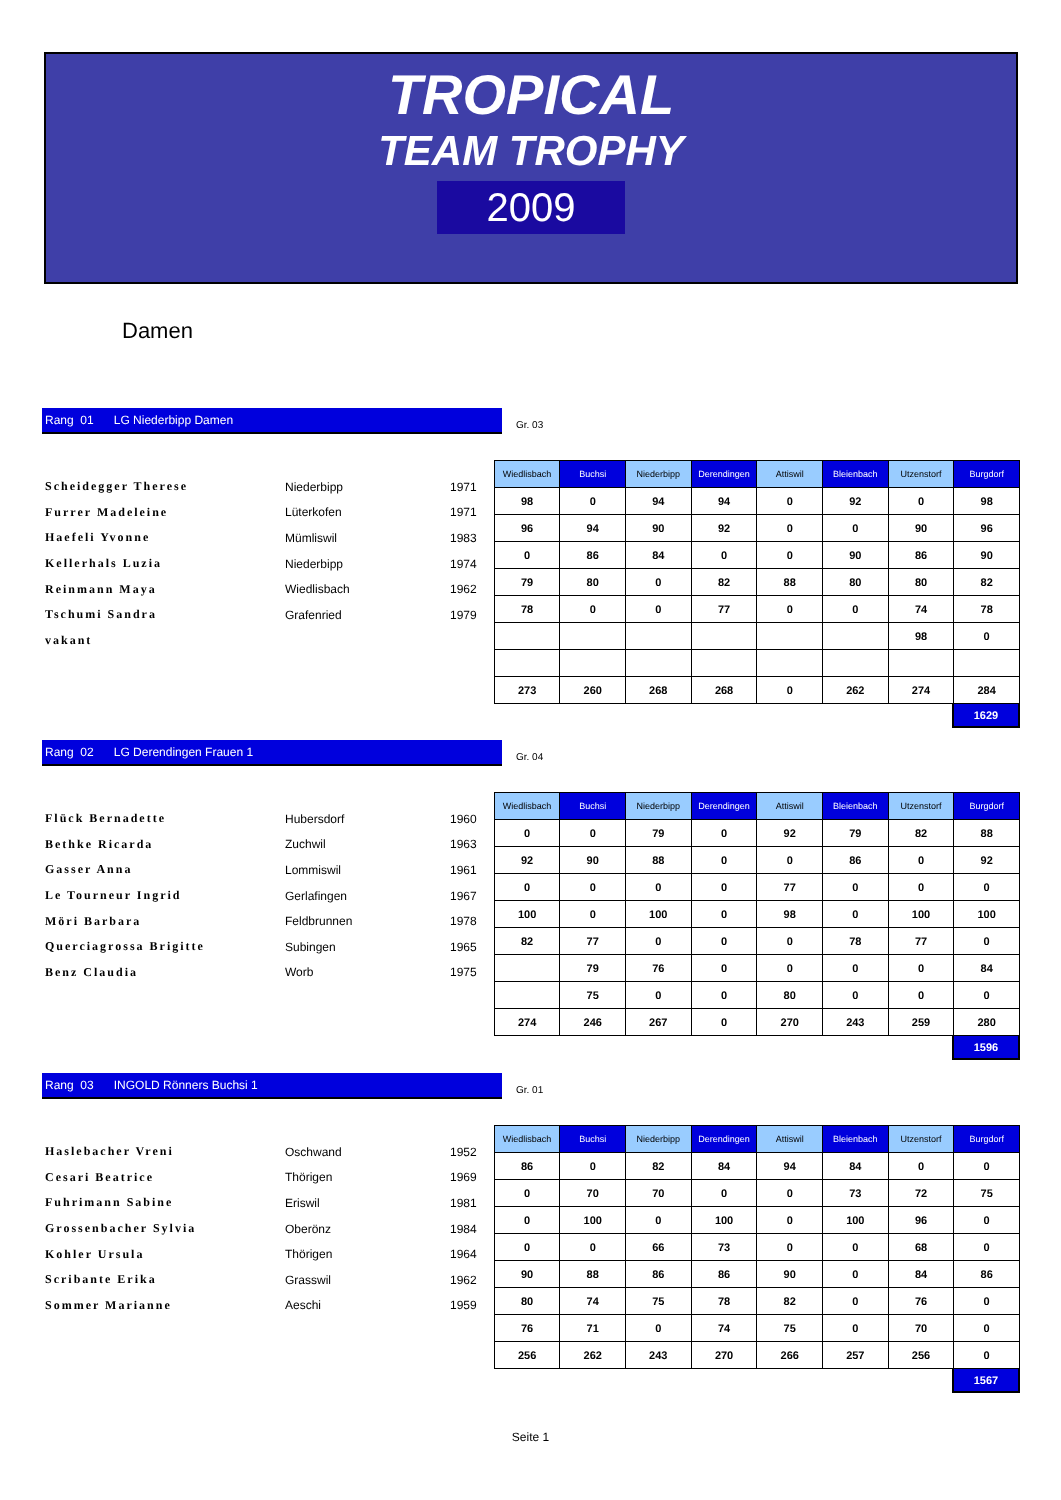TROPICAL
TEAM TROPHY
2009
Damen
Rang 01 LG Niederbipp Damen
Gr. 03
Scheidegger Therese Niederbipp 1971
Furrer Madeleine Lüterkofen 1971
Haefeli Yvonne Mümliswil 1983
Kellerhals Luzia Niederbipp 1974
Reinmann Maya Wiedlisbach 1962
Tschumi Sandra Grafenried 1979
vakant
| Wiedlisbach | Buchsi | Niederbipp | Derendingen | Attiswil | Bleienbach | Utzenstorf | Burgdorf |
| --- | --- | --- | --- | --- | --- | --- | --- |
| 98 | 0 | 94 | 94 | 0 | 92 | 0 | 98 |
| 96 | 94 | 90 | 92 | 0 | 0 | 90 | 96 |
| 0 | 86 | 84 | 0 | 0 | 90 | 86 | 90 |
| 79 | 80 | 0 | 82 | 88 | 80 | 80 | 82 |
| 78 | 0 | 0 | 77 | 0 | 0 | 74 | 78 |
| | | | | | | 98 | 0 |
| 273 | 260 | 268 | 268 | 0 | 262 | 274 | 284 |
1629
Rang 02 LG Derendingen Frauen 1
Gr. 04
Flück Bernadette Hubersdorf 1960
Bethke Ricarda Zuchwil 1963
Gasser Anna Lommiswil 1961
Le Tourneur Ingrid Gerlafingen 1967
Möri Barbara Feldbrunnen 1978
Querciagrossa Brigitte Subingen 1965
Benz Claudia Worb 1975
| Wiedlisbach | Buchsi | Niederbipp | Derendingen | Attiswil | Bleienbach | Utzenstorf | Burgdorf |
| --- | --- | --- | --- | --- | --- | --- | --- |
| 0 | 0 | 79 | 0 | 92 | 79 | 82 | 88 |
| 92 | 90 | 88 | 0 | 0 | 86 | 0 | 92 |
| 0 | 0 | 0 | 0 | 77 | 0 | 0 | 0 |
| 100 | 0 | 100 | 0 | 98 | 0 | 100 | 100 |
| 82 | 77 | 0 | 0 | 0 | 78 | 77 | 0 |
| | 79 | 76 | 0 | 0 | 0 | 0 | 84 |
| | 75 | 0 | 0 | 80 | 0 | 0 | 0 |
| 274 | 246 | 267 | 0 | 270 | 243 | 259 | 280 |
1596
Rang 03 INGOLD Rönners Buchsi 1
Gr. 01
Haslebacher Vreni Oschwand 1952
Cesari Beatrice Thörigen 1969
Fuhrimann Sabine Eriswil 1981
Grossenbacher Sylvia Oberönz 1984
Kohler Ursula Thörigen 1964
Scribante Erika Grasswil 1962
Sommer Marianne Aeschi 1959
| Wiedlisbach | Buchsi | Niederbipp | Derendingen | Attiswil | Bleienbach | Utzenstorf | Burgdorf |
| --- | --- | --- | --- | --- | --- | --- | --- |
| 86 | 0 | 82 | 84 | 94 | 84 | 0 | 0 |
| 0 | 70 | 70 | 0 | 0 | 73 | 72 | 75 |
| 0 | 100 | 0 | 100 | 0 | 100 | 96 | 0 |
| 0 | 0 | 66 | 73 | 0 | 0 | 68 | 0 |
| 90 | 88 | 86 | 86 | 90 | 0 | 84 | 86 |
| 80 | 74 | 75 | 78 | 82 | 0 | 76 | 0 |
| 76 | 71 | 0 | 74 | 75 | 0 | 70 | 0 |
| 256 | 262 | 243 | 270 | 266 | 257 | 256 | 0 |
1567
Seite 1